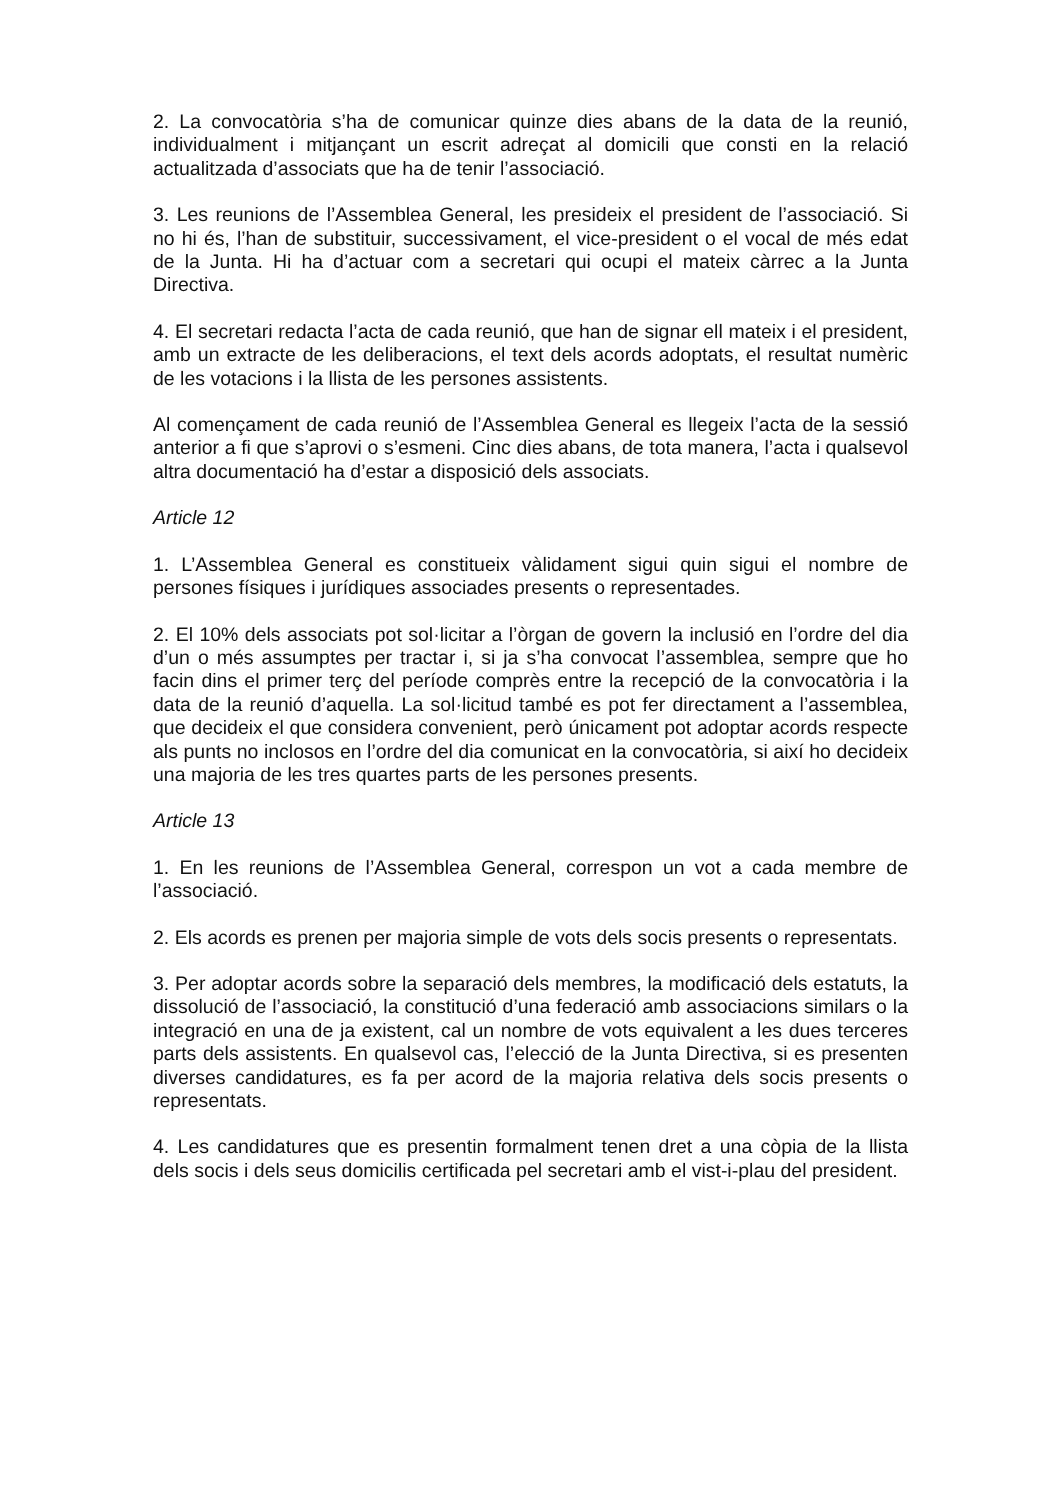2. La convocatòria s’ha de comunicar quinze dies abans de la data de la reunió, individualment i mitjançant un escrit adreçat al domicili que consti en la relació actualitzada d’associats que ha de tenir l’associació.
3. Les reunions de l’Assemblea General, les presideix el president de l’associació. Si no hi és, l’han de substituir, successivament, el vice-president o el vocal de més edat de la Junta. Hi ha d’actuar com a secretari qui ocupi el mateix càrrec a la Junta Directiva.
4. El secretari redacta l’acta de cada reunió, que han de signar ell mateix i el president, amb un extracte de les deliberacions, el text dels acords adoptats, el resultat numèric de les votacions i la llista de les persones assistents.
Al començament de cada reunió de l’Assemblea General es llegeix l’acta de la sessió anterior a fi que s’aprovi o s’esmeni. Cinc dies abans, de tota manera, l’acta i qualsevol altra documentació ha d’estar a disposició dels associats.
Article 12
1. L’Assemblea General es constitueix vàlidament sigui quin sigui el nombre de persones físiques i jurídiques associades presents o representades.
2. El 10% dels associats pot sol·licitar a l’òrgan de govern la inclusió en l’ordre del dia d’un o més assumptes per tractar i, si ja s’ha convocat l’assemblea, sempre que ho facin dins el primer terç del període comprès entre la recepció de la convocatòria i la data de la reunió d’aquella. La sol·licitud també es pot fer directament a l’assemblea, que decideix el que considera convenient, però únicament pot adoptar acords respecte als punts no inclosos en l’ordre del dia comunicat en la convocatòria, si així ho decideix una majoria de les tres quartes parts de les persones presents.
Article 13
1. En les reunions de l’Assemblea General, correspon un vot a cada membre de l’associació.
2. Els acords es prenen per majoria simple de vots dels socis presents o representats.
3. Per adoptar acords sobre la separació dels membres, la modificació dels estatuts, la dissolució de l’associació, la constitució d’una federació amb associacions similars o la integració en una de ja existent, cal un nombre de vots equivalent a les dues terceres parts dels assistents. En qualsevol cas, l’elecció de la Junta Directiva, si es presenten diverses candidatures, es fa per acord de la majoria relativa dels socis presents o representats.
4. Les candidatures que es presentin formalment tenen dret a una còpia de la llista dels socis i dels seus domicilis certificada pel secretari amb el vist-i-plau del president.